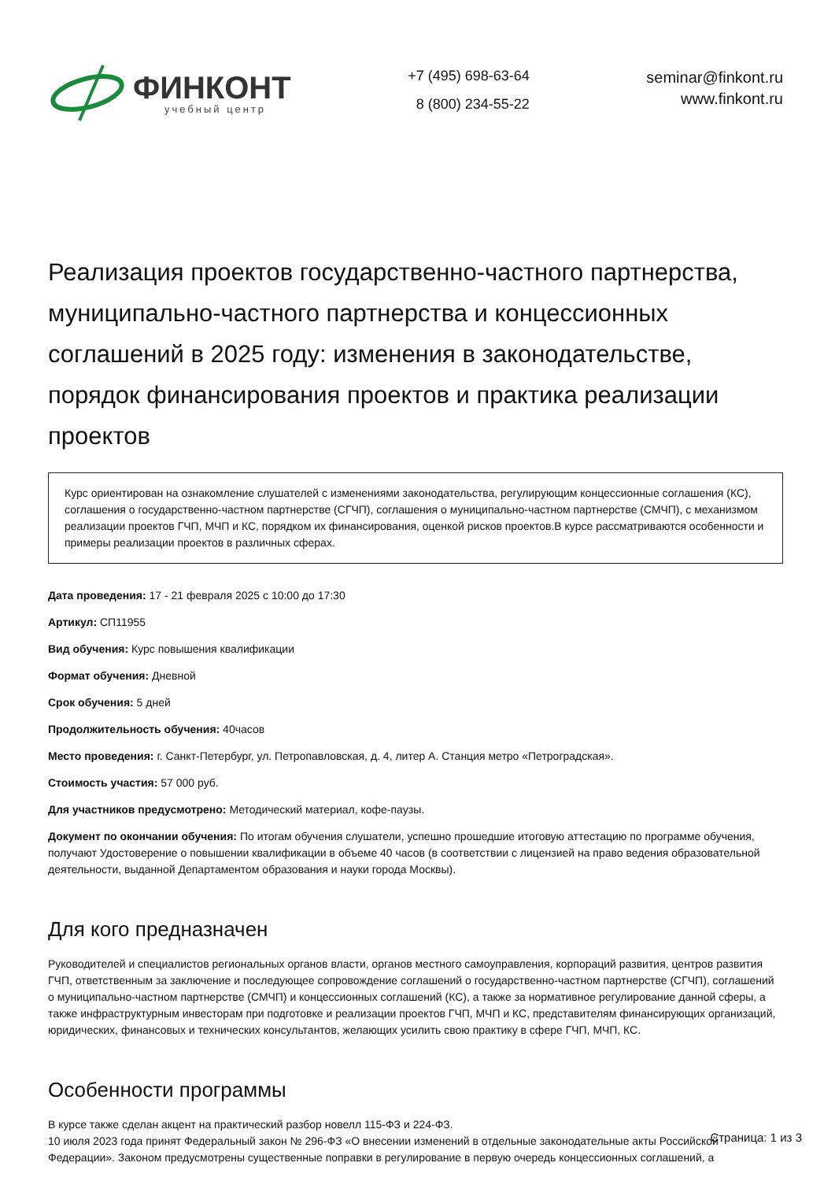ФИНКОНТ
учебный центр
+7 (495) 698-63-64
8 (800) 234-55-22
seminar@finkont.ru
www.finkont.ru
Реализация проектов государственно-частного партнерства, муниципально-частного партнерства и концессионных соглашений в 2025 году: изменения в законодательстве, порядок финансирования проектов и практика реализации проектов
Курс ориентирован на ознакомление слушателей с изменениями законодательства, регулирующим концессионные соглашения (КС), соглашения о государственно-частном партнерстве (СГЧП), соглашения о муниципально-частном партнерстве (СМЧП), с механизмом реализации проектов ГЧП, МЧП и КС, порядком их финансирования, оценкой рисков проектов.В курсе рассматриваются особенности и примеры реализации проектов в различных сферах.
Дата проведения: 17 - 21 февраля 2025 с 10:00 до 17:30
Артикул: СП11955
Вид обучения: Курс повышения квалификации
Формат обучения: Дневной
Срок обучения: 5 дней
Продолжительность обучения: 40часов
Место проведения: г. Санкт-Петербург, ул. Петропавловская, д. 4, литер А. Станция метро «Петроградская».
Стоимость участия: 57 000 руб.
Для участников предусмотрено: Методический материал, кофе-паузы.
Документ по окончании обучения: По итогам обучения слушатели, успешно прошедшие итоговую аттестацию по программе обучения, получают Удостоверение о повышении квалификации в объеме 40 часов (в соответствии с лицензией на право ведения образовательной деятельности, выданной Департаментом образования и науки города Москвы).
Для кого предназначен
Руководителей и специалистов региональных органов власти, органов местного самоуправления, корпораций развития, центров развития ГЧП, ответственным за заключение и последующее сопровождение соглашений о государственно-частном партнерстве (СГЧП), соглашений о муниципально-частном партнерстве (СМЧП) и концессионных соглашений (КС), а также за нормативное регулирование данной сферы, а также инфраструктурным инвесторам при подготовке и реализации проектов ГЧП, МЧП и КС, представителям финансирующих организаций, юридических, финансовых и технических консультантов, желающих усилить свою практику в сфере ГЧП, МЧП, КС.
Особенности программы
В курсе также сделан акцент на практический разбор новелл 115-ФЗ и 224-ФЗ.
10 июля 2023 года принят Федеральный закон № 296-ФЗ «О внесении изменений в отдельные законодательные акты Российской Федерации». Законом предусмотрены существенные поправки в регулирование в первую очередь концессионных соглашений, а
Страница: 1 из 3